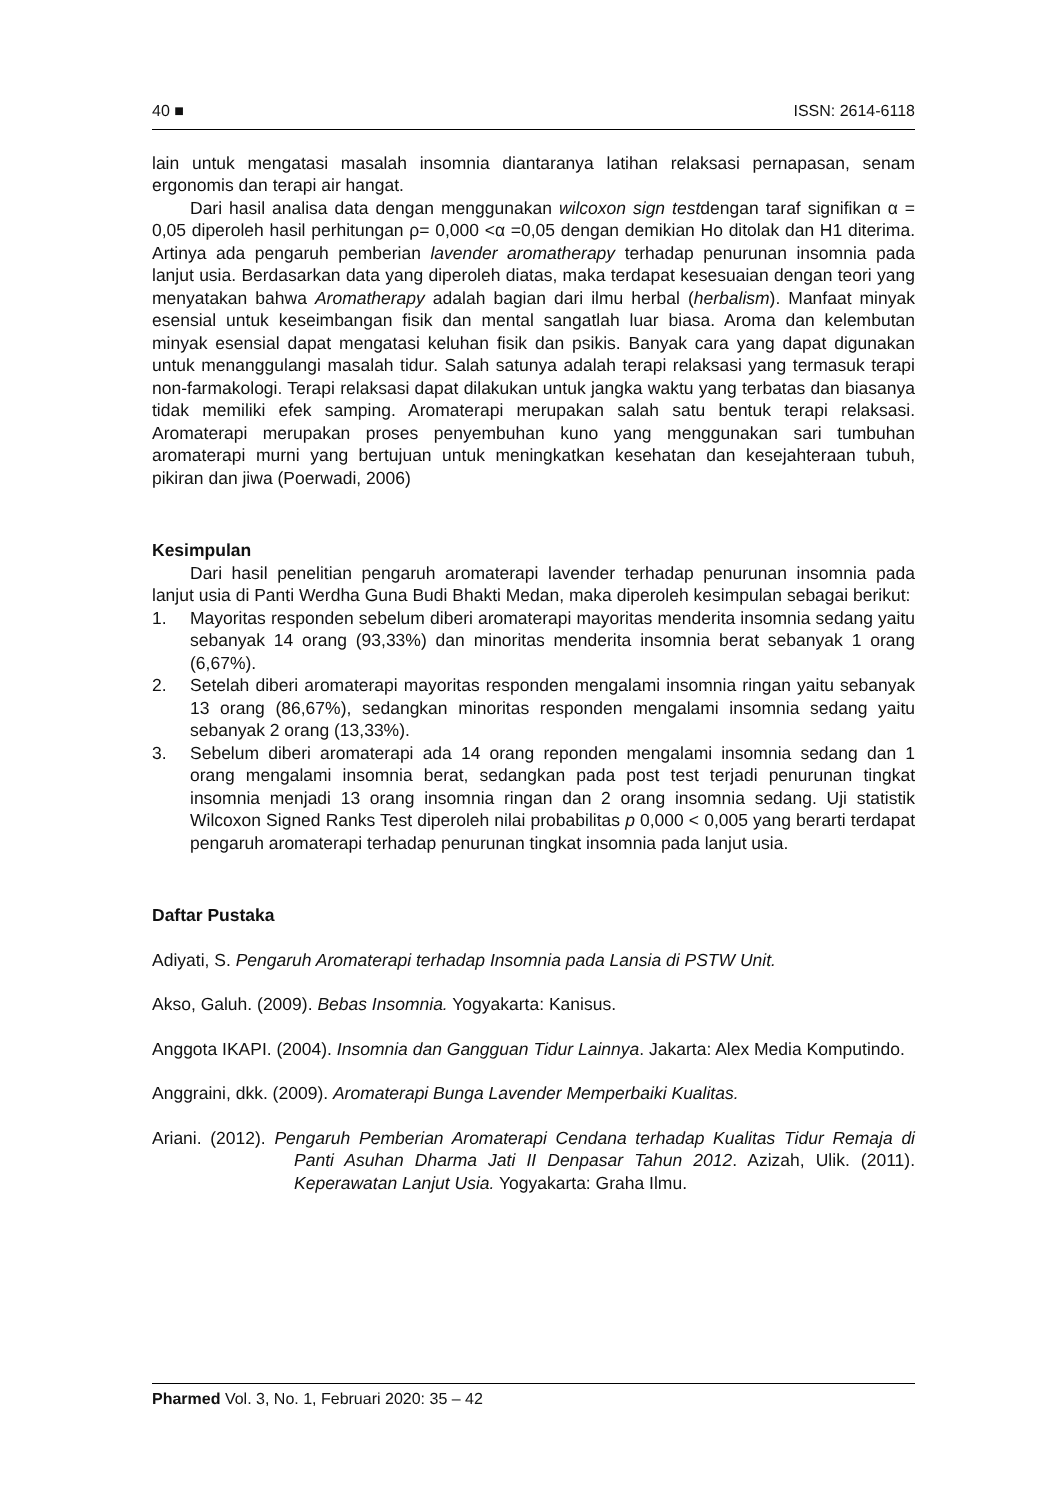40 ■ ISSN: 2614-6118
lain untuk mengatasi masalah insomnia diantaranya latihan relaksasi pernapasan, senam ergonomis dan terapi air hangat.
Dari hasil analisa data dengan menggunakan wilcoxon sign testdengan taraf signifikan α = 0,05 diperoleh hasil perhitungan ρ= 0,000 <α =0,05 dengan demikian Ho ditolak dan H1 diterima. Artinya ada pengaruh pemberian lavender aromatherapy terhadap penurunan insomnia pada lanjut usia. Berdasarkan data yang diperoleh diatas, maka terdapat kesesuaian dengan teori yang menyatakan bahwa Aromatherapy adalah bagian dari ilmu herbal (herbalism). Manfaat minyak esensial untuk keseimbangan fisik dan mental sangatlah luar biasa. Aroma dan kelembutan minyak esensial dapat mengatasi keluhan fisik dan psikis. Banyak cara yang dapat digunakan untuk menanggulangi masalah tidur. Salah satunya adalah terapi relaksasi yang termasuk terapi non-farmakologi. Terapi relaksasi dapat dilakukan untuk jangka waktu yang terbatas dan biasanya tidak memiliki efek samping. Aromaterapi merupakan salah satu bentuk terapi relaksasi. Aromaterapi merupakan proses penyembuhan kuno yang menggunakan sari tumbuhan aromaterapi murni yang bertujuan untuk meningkatkan kesehatan dan kesejahteraan tubuh, pikiran dan jiwa (Poerwadi, 2006)
Kesimpulan
Dari hasil penelitian pengaruh aromaterapi lavender terhadap penurunan insomnia pada lanjut usia di Panti Werdha Guna Budi Bhakti Medan, maka diperoleh kesimpulan sebagai berikut:
1. Mayoritas responden sebelum diberi aromaterapi mayoritas menderita insomnia sedang yaitu sebanyak 14 orang (93,33%) dan minoritas menderita insomnia berat sebanyak 1 orang (6,67%).
2. Setelah diberi aromaterapi mayoritas responden mengalami insomnia ringan yaitu sebanyak 13 orang (86,67%), sedangkan minoritas responden mengalami insomnia sedang yaitu sebanyak 2 orang (13,33%).
3. Sebelum diberi aromaterapi ada 14 orang reponden mengalami insomnia sedang dan 1 orang mengalami insomnia berat, sedangkan pada post test terjadi penurunan tingkat insomnia menjadi 13 orang insomnia ringan dan 2 orang insomnia sedang. Uji statistik Wilcoxon Signed Ranks Test diperoleh nilai probabilitas p 0,000 < 0,005 yang berarti terdapat pengaruh aromaterapi terhadap penurunan tingkat insomnia pada lanjut usia.
Daftar Pustaka
Adiyati, S. Pengaruh Aromaterapi terhadap Insomnia pada Lansia di PSTW Unit.
Akso, Galuh. (2009). Bebas Insomnia. Yogyakarta: Kanisus.
Anggota IKAPI. (2004). Insomnia dan Gangguan Tidur Lainnya. Jakarta: Alex Media Komputindo.
Anggraini, dkk. (2009). Aromaterapi Bunga Lavender Memperbaiki Kualitas.
Ariani. (2012). Pengaruh Pemberian Aromaterapi Cendana terhadap Kualitas Tidur Remaja di Panti Asuhan Dharma Jati II Denpasar Tahun 2012. Azizah, Ulik. (2011). Keperawatan Lanjut Usia. Yogyakarta: Graha Ilmu.
Pharmed Vol. 3, No. 1, Februari 2020: 35 – 42